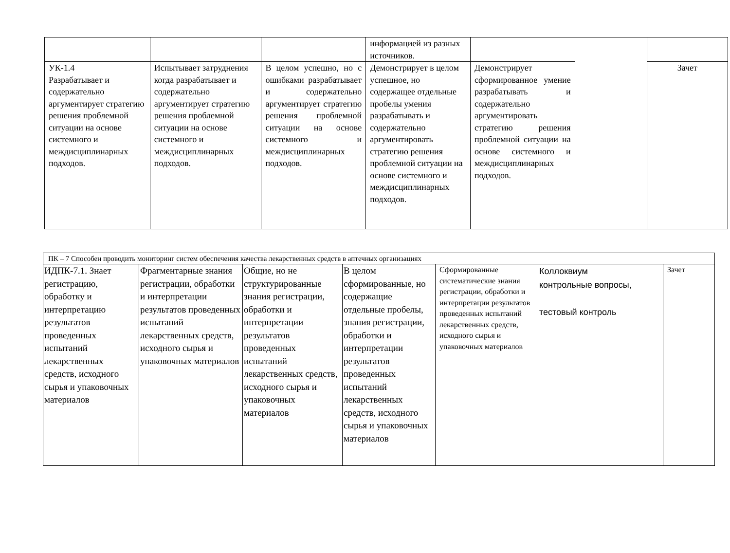| | | | информацией из разных источников. | | | |
| УК-1.4 Разрабатывает и содержательно аргументирует стратегию решения проблемной ситуации на основе системного и междисциплинарных подходов. | Испытывает затруднения когда разрабатывает и содержательно аргументирует стратегию решения проблемной ситуации на основе системного и междисциплинарных подходов. | В целом успешно, но с ошибками разрабатывает и содержательно аргументирует стратегию решения проблемной ситуации на основе системного и междисциплинарных подходов. | Демонстрирует в целом успешное, но содержащее отдельные пробелы умения разрабатывать и содержательно аргументировать стратегию решения проблемной ситуации на основе системного и междисциплинарных подходов. | Демонстрирует сформированное умение разрабатывать и содержательно аргументировать стратегию решения проблемной ситуации на основе системного и междисциплинарных подходов. | | Зачет |
| ПК – 7 Способен проводить мониторинг систем обеспечения качества лекарственных средств в аптечных организациях | | | | | | |
| ИДПК-7.1. Знает регистрацию, обработку и интерпретацию результатов проведенных испытаний лекарственных средств, исходного сырья и упаковочных материалов | Фрагментарные знания регистрации, обработки и интерпретации результатов проведенных испытаний лекарственных средств, исходного сырья и упаковочных материалов | Общие, но не структурированные знания регистрации, обработки и интерпретации результатов проведенных испытаний лекарственных средств, исходного сырья и упаковочных материалов | В целом сформированные, но содержащие отдельные пробелы, знания регистрации, обработки и интерпретации результатов проведенных испытаний лекарственных средств, исходного сырья и упаковочных материалов | Сформированные систематические знания регистрации, обработки и интерпретации результатов проведенных испытаний лекарственных средств, исходного сырья и упаковочных материалов | Коллоквиум контрольные вопросы, тестовый контроль | Зачет |